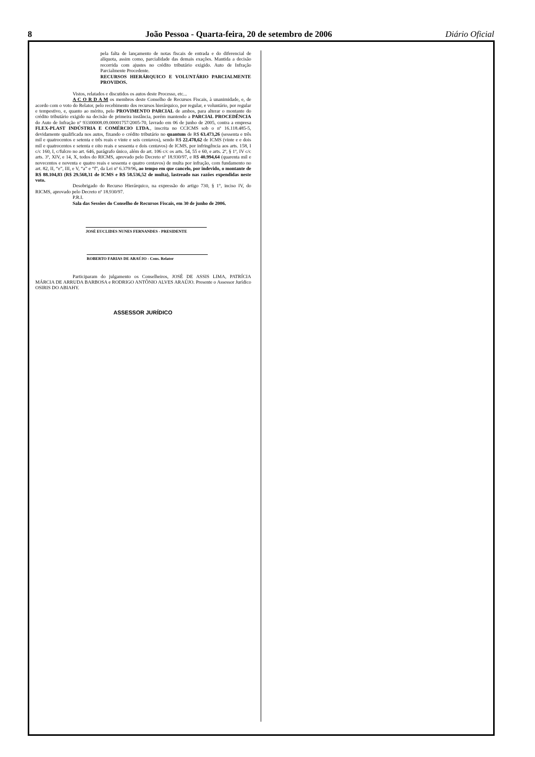8 João Pessoa - Quarta-feira, 20 de setembro de 2006 Diário Oficial
pela falta de lançamento de notas fiscais de entrada e do diferencial de alíquota, assim como, parcialidade das demais exações. Mantida a decisão recorrida com ajustes no crédito tributário exigido. Auto de Infração Parcialmente Procedente.
RECURSOS HIERÁRQUICO E VOLUNTÁRIO PARCIALMENTE PROVIDOS.
Vistos, relatados e discutidos os autos deste Processo, etc...
A C O R D A M os membros deste Conselho de Recursos Fiscais, à unanimidade, e, de acordo com o voto do Relator, pelo recebimento dos recursos hierárquico, por regular, e voluntário, por regular e tempestivo, e, quanto ao mérito, pelo PROVIMENTO PARCIAL de ambos, para alterar o montante do crédito tributário exigido na decisão de primeira instância, porém mantendo a PARCIAL PROCEDÊNCIA do Auto de Infração nº 93300008.09.00001757/2005-70, lavrado em 06 de junho de 2005, contra a empresa FLEX-PLAST INDÚSTRIA E COMÉRCIO LTDA., inscrita no CCICMS sob o nº 16.118.485-5, devidamente qualificada nos autos, fixando o crédito tributário no quantum de R$ 63.473,26 (sessenta e três mil e quatrocentos e setenta e três reais e vinte e seis centavos), sendo R$ 22.478,62 de ICMS (vinte e e dois mil e quatrocentos e setenta e oito reais e sessenta e dois centavos) de ICMS, por infringência aos arts. 158, I c/c 160, I, c/fulcro no art. 646, parágrafo único, além do art. 106 c/c os arts. 54, 55 e 60, e arts. 2º, § 1º, IV c/c arts. 3º, XIV, e 14, X, todos do RICMS, aprovado pelo Decreto nº 18.930/97, e R$ 40.994,64 (quarenta mil e novecentos e noventa e quatro reais e sessenta e quatro centavos) de multa por infração, com fundamento no art. 82, II, “e”, III, e V, “a” e “f”, da Lei nº 6.379/96, ao tempo em que cancelo, por indevido, o montante de R$ 88.104,83 (R$ 29.568,31 de ICMS e R$ 58.536,52 de multa), lastreado nas razões expendidas neste voto.
Desobrigado do Recurso Hierárquico, na expressão do artigo 730, § 1°, inciso IV, do RICMS, aprovado pelo Decreto nº 18.930/97.
P.R.I.
Sala das Sessões do Conselho de Recursos Fiscais, em 30 de junho de 2006.
JOSÉ EUCLIDES NUNES FERNANDES - PRESIDENTE
ROBERTO FARIAS DE ARAÚJO - Cons. Relator
Participaram do julgamento os Conselheiros, JOSÉ DE ASSIS LIMA, PATRÍCIA MÁRCIA DE ARRUDA BARBOSA e RODRIGO ANTÔNIO ALVES ARAÚJO. Presente o Assessor Jurídico OSIRIS DO ABIAHY.
ASSESSOR JURÍDICO